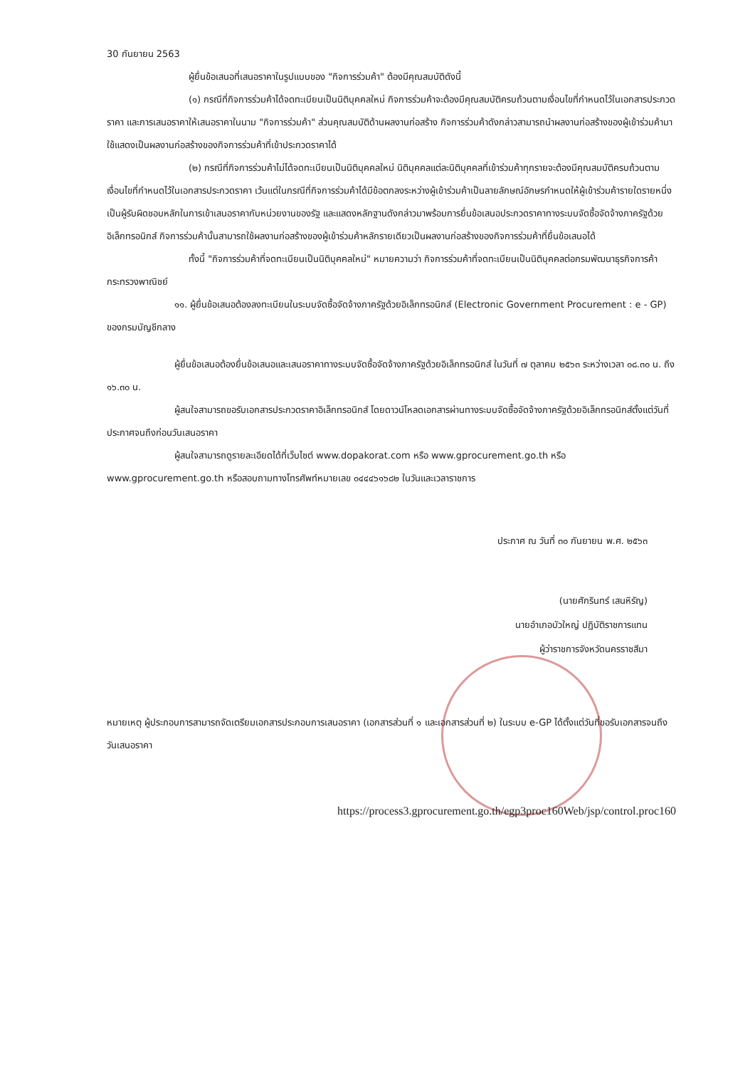30 กันยายน 2563
ผู้ยื่นข้อเสนอที่เสนอราคาในรูปแบบของ "กิจการร่วมค้า" ต้องมีคุณสมบัติดังนี้
(๑) กรณีที่กิจการร่วมค้าได้จดทะเบียนเป็นนิติบุคคลใหม่ กิจการร่วมค้าจะต้องมีคุณสมบัติครบถ้วนตามเงื่อนไขที่กำหนดไว้ในเอกสารประกวดราคา และการเสนอราคาให้เสนอราคาในนาม "กิจการร่วมค้า" ส่วนคุณสมบัติด้านผลงานก่อสร้าง กิจการร่วมค้าดังกล่าวสามารถนำผลงานก่อสร้างของผู้เข้าร่วมค้ามาใช้แสดงเป็นผลงานก่อสร้างของกิจการร่วมค้าที่เข้าประกวดราคาได้
(๒) กรณีที่กิจการร่วมค้าไม่ได้จดทะเบียนเป็นนิติบุคคลใหม่ นิติบุคคลแต่ละนิติบุคคลที่เข้าร่วมค้าทุกรายจะต้องมีคุณสมบัติครบถ้วนตามเงื่อนไขที่กำหนดไว้ในเอกสารประกวดราคา เว้นแต่ในกรณีที่กิจการร่วมค้าได้มีข้อตกลงระหว่างผู้เข้าร่วมค้าเป็นลายลักษณ์อักษรกำหนดให้ผู้เข้าร่วมค้ารายใดรายหนึ่งเป็นผู้รับผิดชอบหลักในการเข้าเสนอราคากับหน่วยงานของรัฐ และแสดงหลักฐานดังกล่าวมาพร้อมการยื่นข้อเสนอประกวดราคาทางระบบจัดซื้อจัดจ้างภาครัฐด้วยอิเล็กทรอนิกส์ กิจการร่วมค้านั้นสามารถใช้ผลงานก่อสร้างของผู้เข้าร่วมค้าหลักรายเดียวเป็นผลงานก่อสร้างของกิจการร่วมค้าที่ยื่นข้อเสนอได้
ทั้งนี้ "กิจการร่วมค้าที่จดทะเบียนเป็นนิติบุคคลใหม่" หมายความว่า กิจการร่วมค้าที่จดทะเบียนเป็นนิติบุคคลต่อกรมพัฒนาธุรกิจการค้า กระทรวงพาณิชย์
๑๑. ผู้ยื่นข้อเสนอต้องลงทะเบียนในระบบจัดซื้อจัดจ้างภาครัฐด้วยอิเล็กทรอนิกส์ (Electronic Government Procurement : e - GP) ของกรมบัญชีกลาง
ผู้ยื่นข้อเสนอต้องยื่นข้อเสนอและเสนอราคาทางระบบจัดซื้อจัดจ้างภาครัฐด้วยอิเล็กทรอนิกส์ ในวันที่ ๗ ตุลาคม ๒๕๖๓ ระหว่างเวลา ๐๘.๓๐ น. ถึง ๑๖.๓๐ น.
ผู้สนใจสามารถขอรับเอกสารประกวดราคาอิเล็กทรอนิกส์ โดยดาวน์โหลดเอกสารผ่านทางระบบจัดซื้อจัดจ้างภาครัฐด้วยอิเล็กทรอนิกส์ตั้งแต่วันที่ประกาศจนถึงก่อนวันเสนอราคา
ผู้สนใจสามารถดูรายละเอียดได้ที่เว็บไซต์ www.dopakorat.com หรือ www.gprocurement.go.th หรือ www.gprocurement.go.th หรือสอบถามทางโทรศัพท์หมายเลข ๐๔๔๔๖๑๖๘๒ ในวันและเวลาราชการ
ประกาศ ณ วันที่ ๓๐ กันยายน พ.ศ. ๒๕๖๓
(นายศักรินทร์ เสนหิรัญ)
นายอำเภอบัวใหญ่ ปฏิบัติราชการแทน
ผู้ว่าราชการจังหวัดนครราชสีมา
หมายเหตุ ผู้ประกอบการสามารถจัดเตรียมเอกสารประกอบการเสนอราคา (เอกสารส่วนที่ ๑ และเอกสารส่วนที่ ๒) ในระบบ e-GP ได้ตั้งแต่วันที่ขอรับเอกสารจนถึงวันเสนอราคา
https://process3.gprocurement.go.th/egp3proc160Web/jsp/control.proc160